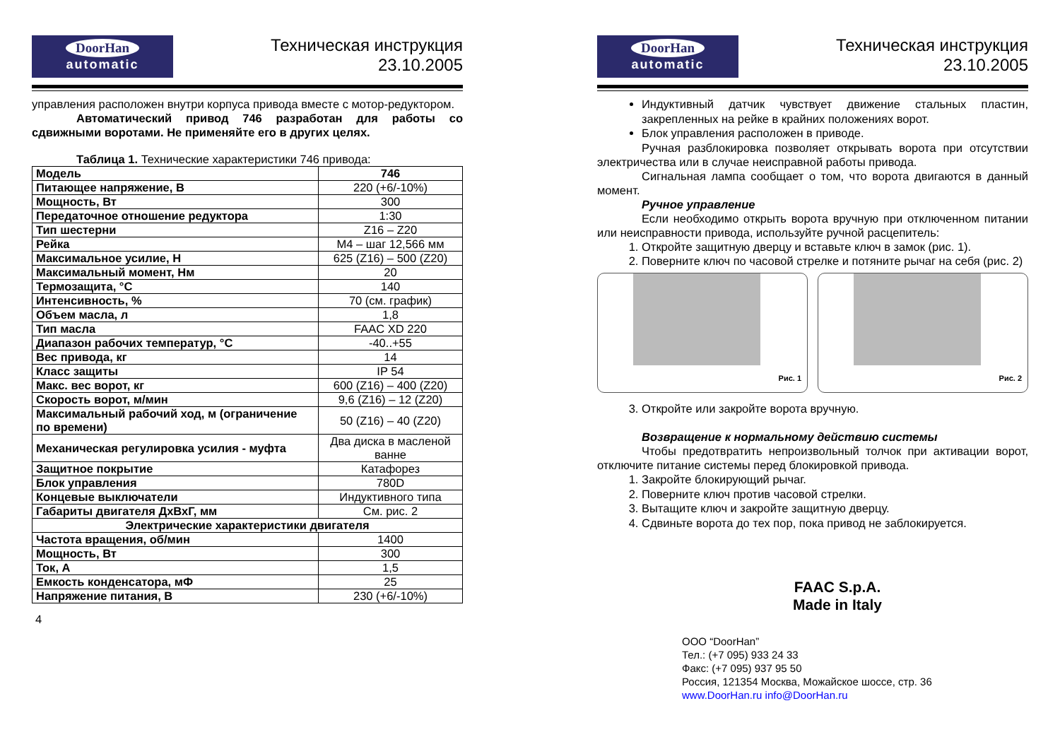DoorHan
automatic
Техническая инструкция
23.10.2005
управления расположен внутри корпуса привода вместе с мотор-редуктором.
Автоматический привод 746 разработан для работы со сдвижными воротами. Не применяйте его в других целях.
Таблица 1. Технические характеристики 746 привода:
| Модель | 746 |
| Питающее напряжение, В | 220 (+6/-10%) |
| Мощность, Вт | 300 |
| Передаточное отношение редуктора | 1:30 |
| Тип шестерни | Z16 – Z20 |
| Рейка | M4 – шаг 12,566 мм |
| Максимальное усилие, Н | 625 (Z16) – 500 (Z20) |
| Максимальный момент, Нм | 20 |
| Термозащита, °C | 140 |
| Интенсивность, % | 70 (см. график) |
| Объем масла, л | 1,8 |
| Тип масла | FAAC XD 220 |
| Диапазон рабочих температур, °C | -40..+55 |
| Вес привода, кг | 14 |
| Класс защиты | IP 54 |
| Макс. вес ворот, кг | 600 (Z16) – 400 (Z20) |
| Скорость ворот, м/мин | 9,6 (Z16) – 12 (Z20) |
| Максимальный рабочий ход, м (ограничение по времени) | 50 (Z16) – 40 (Z20) |
| Механическая регулировка усилия - муфта | Два диска в масленой ванне |
| Защитное покрытие | Катафорез |
| Блок управления | 780D |
| Концевые выключатели | Индуктивного типа |
| Габариты двигателя ДхВхГ, мм | См. рис. 2 |
| Электрические характеристики двигателя | |
| Частота вращения, об/мин | 1400 |
| Мощность, Вт | 300 |
| Ток, А | 1,5 |
| Емкость конденсатора, мФ | 25 |
| Напряжение питания, В | 230 (+6/-10%) |
4
DoorHan
automatic
Техническая инструкция
23.10.2005
Индуктивный датчик чувствует движение стальных пластин, закрепленных на рейке в крайних положениях ворот.
Блок управления расположен в приводе.
Ручная разблокировка позволяет открывать ворота при отсутствии электричества или в случае неисправной работы привода.
Сигнальная лампа сообщает о том, что ворота двигаются в данный момент.
Ручное управление
Если необходимо открыть ворота вручную при отключенном питании или неисправности привода, используйте ручной расцепитель:
1. Откройте защитную дверцу и вставьте ключ в замок (рис. 1).
2. Поверните ключ по часовой стрелке и потяните рычаг на себя (рис. 2)
Рис. 1
Рис. 2
3. Откройте или закройте ворота вручную.
Возвращение к нормальному действию системы
Чтобы предотвратить непроизвольный толчок при активации ворот, отключите питание системы перед блокировкой привода.
1. Закройте блокирующий рычаг.
2. Поверните ключ против часовой стрелки.
3. Вытащите ключ и закройте защитную дверцу.
4. Сдвиньте ворота до тех пор, пока привод не заблокируется.
FAAC S.p.A.
Made in Italy
ООО “DoorHan”
Тел.: (+7 095) 933 24 33
Факс: (+7 095) 937 95 50
Россия, 121354 Москва, Можайское шоссе, стр. 36
www.DoorHan.ru info@DoorHan.ru